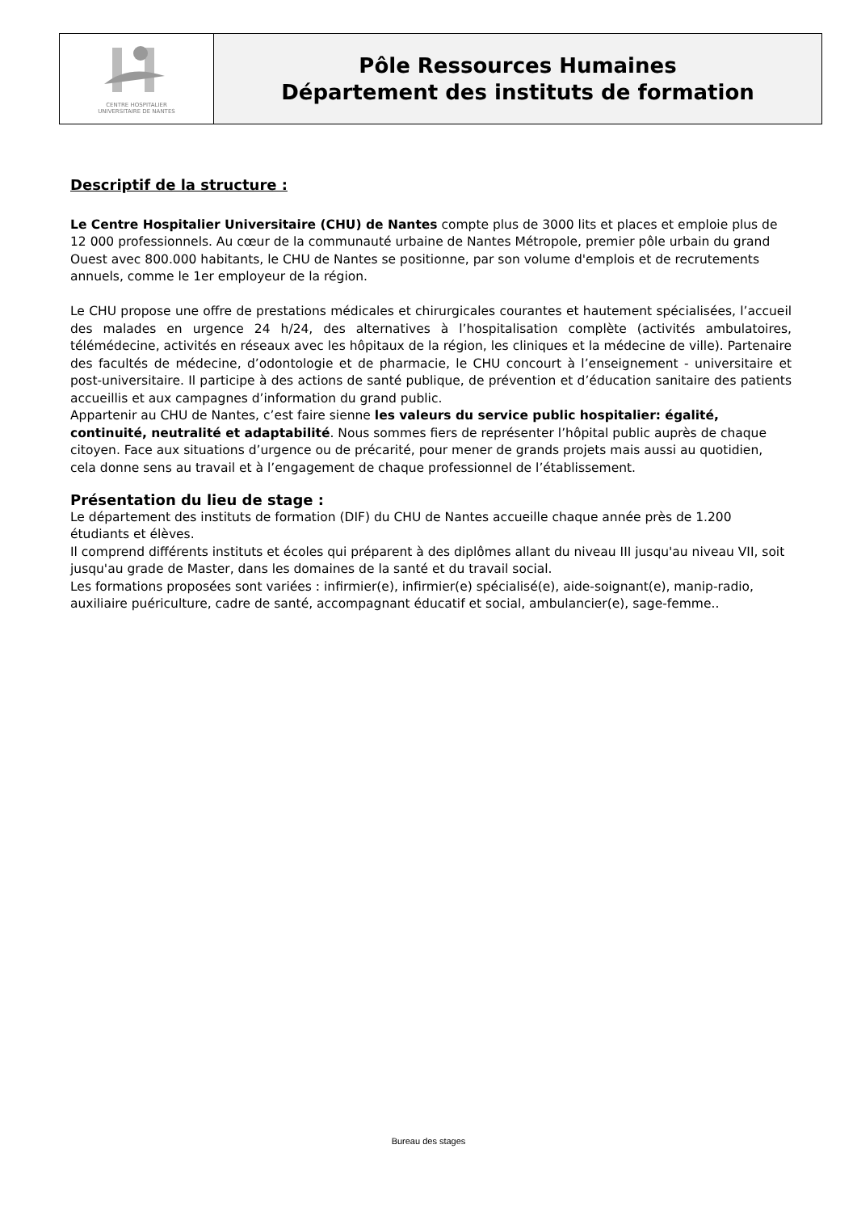| CENTRE HOSPITALIER UNIVERSITAIRE DE NANTES | Pôle Ressources Humaines Département des instituts de formation |
Descriptif de la structure :
Le Centre Hospitalier Universitaire (CHU) de Nantes compte plus de 3000 lits et places et emploie plus de 12 000 professionnels. Au cœur de la communauté urbaine de Nantes Métropole, premier pôle urbain du grand Ouest avec 800.000 habitants, le CHU de Nantes se positionne, par son volume d'emplois et de recrutements annuels, comme le 1er employeur de la région.
Le CHU propose une offre de prestations médicales et chirurgicales courantes et hautement spécialisées, l’accueil des malades en urgence 24 h/24, des alternatives à l’hospitalisation complète (activités ambulatoires, télémédecine, activités en réseaux avec les hôpitaux de la région, les cliniques et la médecine de ville). Partenaire des facultés de médecine, d’odontologie et de pharmacie, le CHU concourt à l’enseignement - universitaire et post-universitaire. Il participe à des actions de santé publique, de prévention et d’éducation sanitaire des patients accueillis et aux campagnes d’information du grand public.
Appartenir au CHU de Nantes, c’est faire sienne les valeurs du service public hospitalier: égalité, continuité, neutralité et adaptabilité. Nous sommes fiers de représenter l’hôpital public auprès de chaque citoyen. Face aux situations d’urgence ou de précarité, pour mener de grands projets mais aussi au quotidien, cela donne sens au travail et à l’engagement de chaque professionnel de l’établissement.
Présentation du lieu de stage :
Le département des instituts de formation (DIF) du CHU de Nantes accueille chaque année près de 1.200 étudiants et élèves.
Il comprend différents instituts et écoles qui préparent à des diplômes allant du niveau III jusqu'au niveau VII, soit jusqu'au grade de Master, dans les domaines de la santé et du travail social.
Les formations proposées sont variées : infirmier(e), infirmier(e) spécialisé(e), aide-soignant(e), manip-radio, auxiliaire puériculture, cadre de santé, accompagnant éducatif et social, ambulancier(e), sage-femme..
Bureau des stages